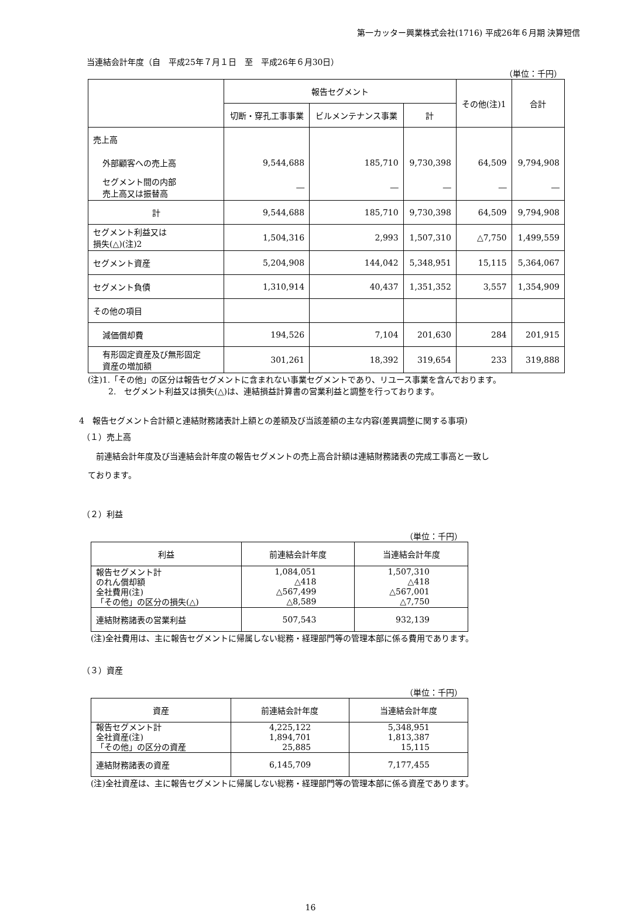第一カッター興業株式会社(1716) 平成26年６月期 決算短信
当連結会計年度（自　平成25年７月１日　至　平成26年６月30日）
（単位：千円）
| | 報告セグメント | | | その他(注)1 | 合計 |
| --- | --- | --- | --- | --- | --- |
| | 切断・穿孔工事事業 | ビルメンテナンス事業 | 計 | | |
| 売上高 | | | | | |
| 外部顧客への売上高 | 9,544,688 | 185,710 | 9,730,398 | 64,509 | 9,794,908 |
| セグメント間の内部 売上高又は振替高 | ― | ― | ― | ― | ― |
| 計 | 9,544,688 | 185,710 | 9,730,398 | 64,509 | 9,794,908 |
| セグメント利益又は 損失(△)(注)2 | 1,504,316 | 2,993 | 1,507,310 | △7,750 | 1,499,559 |
| セグメント資産 | 5,204,908 | 144,042 | 5,348,951 | 15,115 | 5,364,067 |
| セグメント負債 | 1,310,914 | 40,437 | 1,351,352 | 3,557 | 1,354,909 |
| その他の項目 | | | | | |
| 減価償却費 | 194,526 | 7,104 | 201,630 | 284 | 201,915 |
| 有形固定資産及び無形固定 資産の増加額 | 301,261 | 18,392 | 319,654 | 233 | 319,888 |
(注)1.「その他」の区分は報告セグメントに含まれない事業セグメントであり、リユース事業を含んでおります。
2.　セグメント利益又は損失(△)は、連結損益計算書の営業利益と調整を行っております。
4　報告セグメント合計額と連結財務諸表計上額との差額及び当該差額の主な内容(差異調整に関する事項)
（１）売上高
前連結会計年度及び当連結会計年度の報告セグメントの売上高合計額は連結財務諸表の完成工事高と一致し
ております。
（２）利益
（単位：千円）
| 利益 | 前連結会計年度 | 当連結会計年度 |
| --- | --- | --- |
| 報告セグメント計 のれん償却額 全社費用(注) 「その他」の区分の損失(△) | 1,084,051 △418 △567,499 △8,589 | 1,507,310 △418 △567,001 △7,750 |
| 連結財務諸表の営業利益 | 507,543 | 932,139 |
(注)全社費用は、主に報告セグメントに帰属しない総務・経理部門等の管理本部に係る費用であります。
（３）資産
（単位：千円）
| 資産 | 前連結会計年度 | 当連結会計年度 |
| --- | --- | --- |
| 報告セグメント計 全社資産(注) 「その他」の区分の資産 | 4,225,122 1,894,701 25,885 | 5,348,951 1,813,387 15,115 |
| 連結財務諸表の資産 | 6,145,709 | 7,177,455 |
(注)全社資産は、主に報告セグメントに帰属しない総務・経理部門等の管理本部に係る資産であります。
16